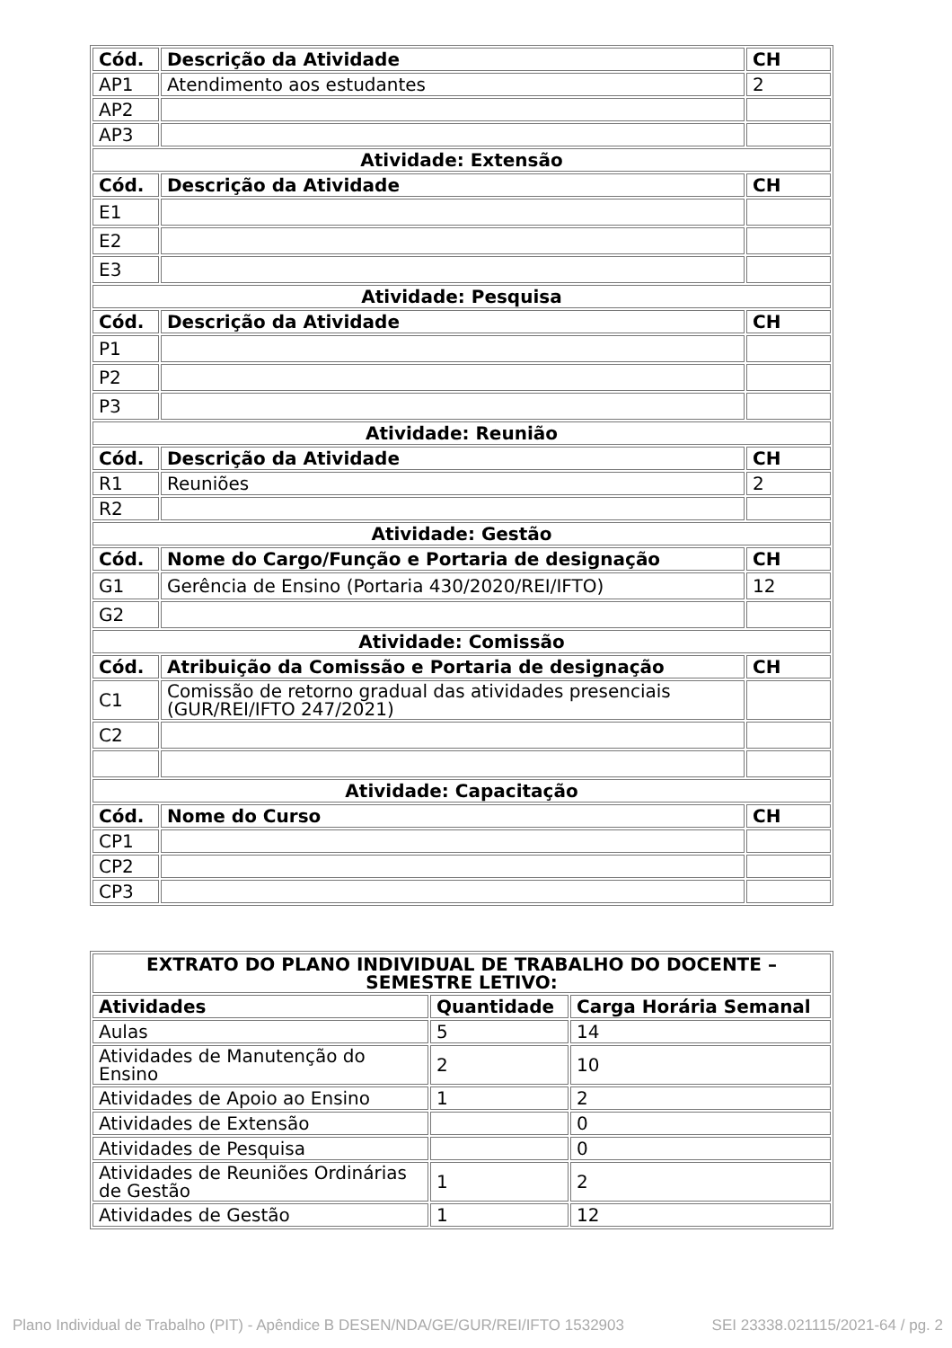| Cód. | Descrição da Atividade | CH |
| --- | --- | --- |
| AP1 | Atendimento aos estudantes | 2 |
| AP2 | | |
| AP3 | | |
| Atividade: Extensão | | |
| Cód. | Descrição da Atividade | CH |
| E1 | | |
| E2 | | |
| E3 | | |
| Atividade: Pesquisa | | |
| Cód. | Descrição da Atividade | CH |
| P1 | | |
| P2 | | |
| P3 | | |
| Atividade: Reunião | | |
| Cód. | Descrição da Atividade | CH |
| R1 | Reuniões | 2 |
| R2 | | |
| Atividade: Gestão | | |
| Cód. | Nome do Cargo/Função e Portaria de designação | CH |
| G1 | Gerência de Ensino (Portaria 430/2020/REI/IFTO) | 12 |
| G2 | | |
| Atividade: Comissão | | |
| Cód. | Atribuição da Comissão e Portaria de designação | CH |
| C1 | Comissão de retorno gradual das atividades presenciais (GUR/REI/IFTO 247/2021) | |
| C2 | | |
| Atividade: Capacitação | | |
| Cód. | Nome do Curso | CH |
| CP1 | | |
| CP2 | | |
| CP3 | | |
| EXTRATO DO PLANO INDIVIDUAL DE TRABALHO DO DOCENTE – SEMESTRE LETIVO: | | |
| Atividades | Quantidade | Carga Horária Semanal |
| Aulas | 5 | 14 |
| Atividades de Manutenção do Ensino | 2 | 10 |
| Atividades de Apoio ao Ensino | 1 | 2 |
| Atividades de Extensão | | 0 |
| Atividades de Pesquisa | | 0 |
| Atividades de Reuniões Ordinárias de Gestão | 1 | 2 |
| Atividades de Gestão | 1 | 12 |
Plano Individual de Trabalho (PIT) - Apêndice B DESEN/NDA/GE/GUR/REI/IFTO 1532903 SEI 23338.021115/2021-64 / pg. 2